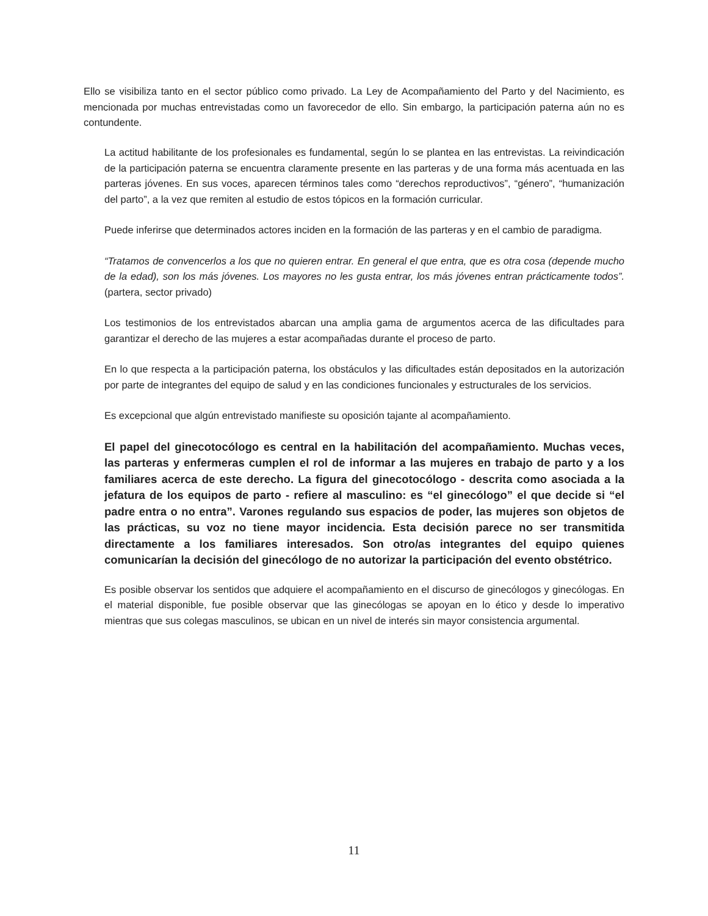Ello se visibiliza tanto en el sector público como privado. La Ley de Acompañamiento del Parto y del Nacimiento, es mencionada por muchas entrevistadas como un favorecedor de ello. Sin embargo, la participación paterna aún no es contundente.
La actitud habilitante de los profesionales es fundamental, según lo se plantea en las entrevistas. La reivindicación de la participación paterna se encuentra claramente presente en las parteras y de una forma más acentuada en las parteras jóvenes. En sus voces, aparecen términos tales como “derechos reproductivos”, “género”, “humanización del parto”, a la vez que remiten al estudio de estos tópicos en la formación curricular.
Puede inferirse que determinados actores inciden en la formación de las parteras y en el cambio de paradigma.
“Tratamos de convencerlos a los que no quieren entrar. En general el que entra, que es otra cosa (depende mucho de la edad), son los más jóvenes. Los mayores no les gusta entrar, los más jóvenes entran prácticamente todos”. (partera, sector privado)
Los testimonios de los entrevistados abarcan una amplia gama de argumentos acerca de las dificultades para garantizar el derecho de las mujeres a estar acompañadas durante el proceso de parto.
En lo que respecta a la participación paterna, los obstáculos y las dificultades están depositados en la autorización por parte de integrantes del equipo de salud y en las condiciones funcionales y estructurales de los servicios.
Es excepcional que algún entrevistado manifieste su oposición tajante al acompañamiento.
El papel del ginecotocólogo es central en la habilitación del acompañamiento. Muchas veces, las parteras y enfermeras cumplen el rol de informar a las mujeres en trabajo de parto y a los familiares acerca de este derecho. La figura del ginecotocólogo - descrita como asociada a la jefatura de los equipos de parto - refiere al masculino: es “el ginecólogo” el que decide si “el padre entra o no entra”. Varones regulando sus espacios de poder, las mujeres son objetos de las prácticas, su voz no tiene mayor incidencia. Esta decisión parece no ser transmitida directamente a los familiares interesados. Son otro/as integrantes del equipo quienes comunicarían la decisión del ginecólogo de no autorizar la participación del evento obstétrico.
Es posible observar los sentidos que adquiere el acompañamiento en el discurso de ginecólogos y ginecólogas. En el material disponible, fue posible observar que las ginecólogas se apoyan en lo ético y desde lo imperativo mientras que sus colegas masculinos, se ubican en un nivel de interés sin mayor consistencia argumental.
11